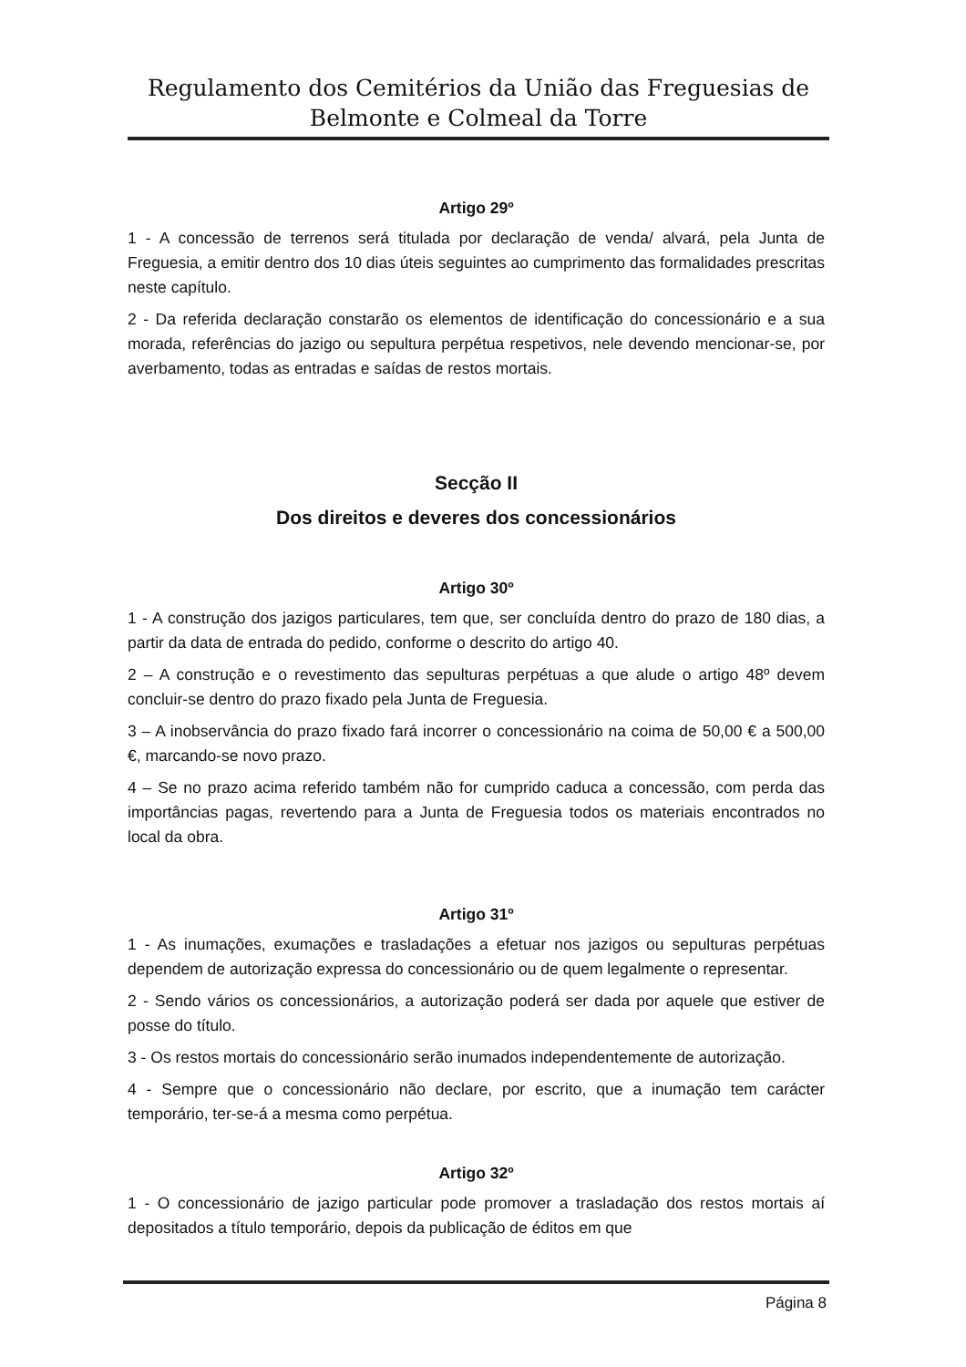Regulamento dos Cemitérios da União das Freguesias de
Belmonte e Colmeal da Torre
Artigo 29º
1 - A concessão de terrenos será titulada por declaração de venda/ alvará, pela Junta de Freguesia, a emitir dentro dos 10 dias úteis seguintes ao cumprimento das formalidades prescritas neste capítulo.
2 - Da referida declaração constarão os elementos de identificação do concessionário e a sua morada, referências do jazigo ou sepultura perpétua respetivos, nele devendo mencionar-se, por averbamento, todas as entradas e saídas de restos mortais.
Secção II
Dos direitos e deveres dos concessionários
Artigo 30º
1 - A construção dos jazigos particulares, tem que, ser concluída dentro do prazo de 180 dias, a partir da data de entrada do pedido, conforme o descrito do artigo 40.
2 – A construção e o revestimento das sepulturas perpétuas a que alude o artigo 48º devem concluir-se dentro do prazo fixado pela Junta de Freguesia.
3 – A inobservância do prazo fixado fará incorrer o concessionário na coima de 50,00 € a 500,00 €, marcando-se novo prazo.
4 – Se no prazo acima referido também não for cumprido caduca a concessão, com perda das importâncias pagas, revertendo para a Junta de Freguesia todos os materiais encontrados no local da obra.
Artigo 31º
1 - As inumações, exumações e trasladações a efetuar nos jazigos ou sepulturas perpétuas dependem de autorização expressa do concessionário ou de quem legalmente o representar.
2 - Sendo vários os concessionários, a autorização poderá ser dada por aquele que estiver de posse do título.
3 - Os restos mortais do concessionário serão inumados independentemente de autorização.
4 - Sempre que o concessionário não declare, por escrito, que a inumação tem carácter temporário, ter-se-á a mesma como perpétua.
Artigo 32º
1 - O concessionário de jazigo particular pode promover a trasladação dos restos mortais aí depositados a título temporário, depois da publicação de éditos em que
Página 8